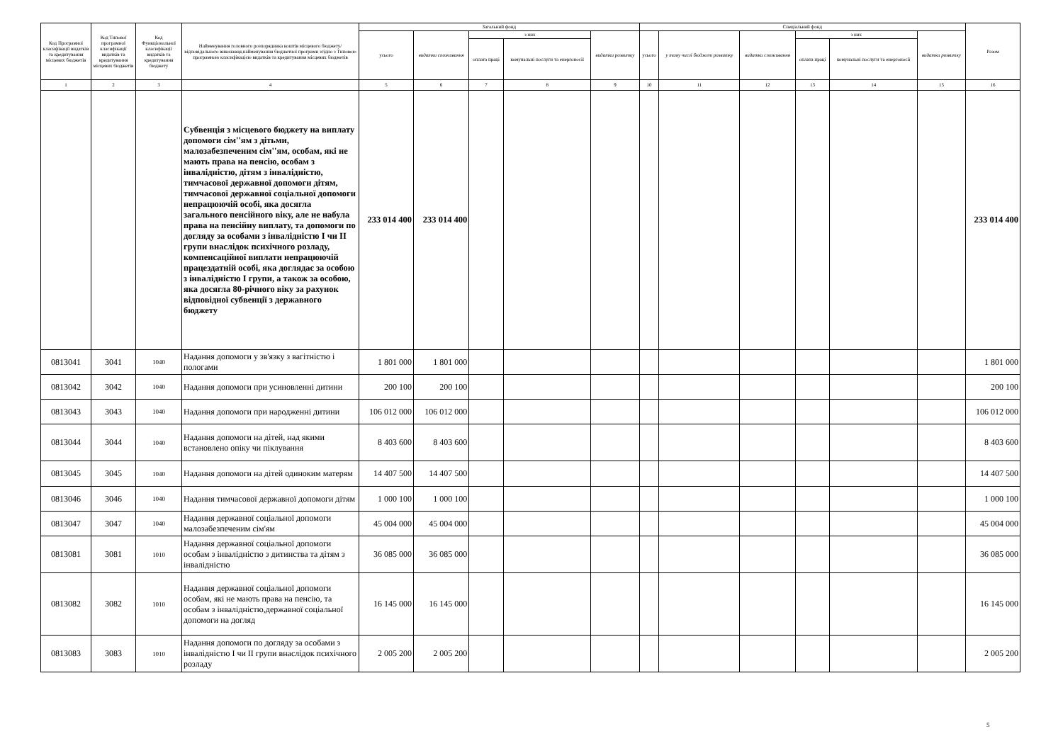| Код Програмної класифікації видатків та кредитування місцевих бюджетів | Код Типової програмної класифікації видатків та кредитування місцевих бюджетів | Код Функціональної класифікації видатків та кредитування бюджету | Найменування головного розпорядника коштів місцевого бюджету/відповідального виконавця,найменування бюджетної програми згідно з Типовою програмною класифікацією видатків та кредитування місцевих бюджетів | Загальний фонд | | | | | Спеціальний фонд | | | | | | Разом |
| --- | --- | --- | --- | --- | --- | --- | --- | --- | --- | --- | --- | --- | --- | --- | --- |
| | | | | усього | видатки споживання | з них | | видатки розвитку | усього | у тому числі бюджет розвитку | видатки споживання | з них | | видатки розвитку | |
| | | | | | | оплата праці | комунальні послуги та енергоносії | | | | | оплата праці | комунальні послуги та енергоносії | | |
| 1 | 2 | 3 | 4 | 5 | 6 | 7 | 8 | 9 | 10 | 11 | 12 | 13 | 14 | 15 | 16 |
| | | | Субвенція з місцевого бюджету на виплату допомоги сім''ям з дітьми, малозабезпеченим сім''ям, особам, які не мають права на пенсію, особам з інвалідністю, дітям з інвалідністю, тимчасової державної допомоги дітям, тимчасової державної соціальної допомоги непрацюючій особі, яка досягла загального пенсійного віку, але не набула права на пенсійну виплату, та допомоги по догляду за особами з інвалідністю I чи II групи внаслідок психічного розладу, компенсаційної виплати непрацюючій працездатній особі, яка доглядає за особою з інвалідністю I групи, а також за особою, яка досягла 80-річного віку за рахунок відповідної субвенції з державного бюджету | 233 014 400 | 233 014 400 | | | | | | | | | | 233 014 400 |
| 0813041 | 3041 | 1040 | Надання допомоги у зв'язку з вагітністю і пологами | 1 801 000 | 1 801 000 | | | | | | | | | | 1 801 000 |
| 0813042 | 3042 | 1040 | Надання допомоги при усиновленні дитини | 200 100 | 200 100 | | | | | | | | | | 200 100 |
| 0813043 | 3043 | 1040 | Надання допомоги при народженні дитини | 106 012 000 | 106 012 000 | | | | | | | | | | 106 012 000 |
| 0813044 | 3044 | 1040 | Надання допомоги на дітей, над якими встановлено опіку чи піклування | 8 403 600 | 8 403 600 | | | | | | | | | | 8 403 600 |
| 0813045 | 3045 | 1040 | Надання допомоги на дітей одиноким матерям | 14 407 500 | 14 407 500 | | | | | | | | | | 14 407 500 |
| 0813046 | 3046 | 1040 | Надання тимчасової державної допомоги дітям | 1 000 100 | 1 000 100 | | | | | | | | | | 1 000 100 |
| 0813047 | 3047 | 1040 | Надання державної соціальної допомоги малозабезпеченим сім'ям | 45 004 000 | 45 004 000 | | | | | | | | | | 45 004 000 |
| 0813081 | 3081 | 1010 | Надання державної соціальної допомоги особам з інвалідністю з дитинства та дітям з інвалідністю | 36 085 000 | 36 085 000 | | | | | | | | | | 36 085 000 |
| 0813082 | 3082 | 1010 | Надання державної соціальної допомоги особам, які не мають права на пенсію, та особам з інвалідністю,державної соціальної допомоги на догляд | 16 145 000 | 16 145 000 | | | | | | | | | | 16 145 000 |
| 0813083 | 3083 | 1010 | Надання допомоги по догляду за особами з інвалідністю I чи II групи внаслідок психічного розладу | 2 005 200 | 2 005 200 | | | | | | | | | | 2 005 200 |
5